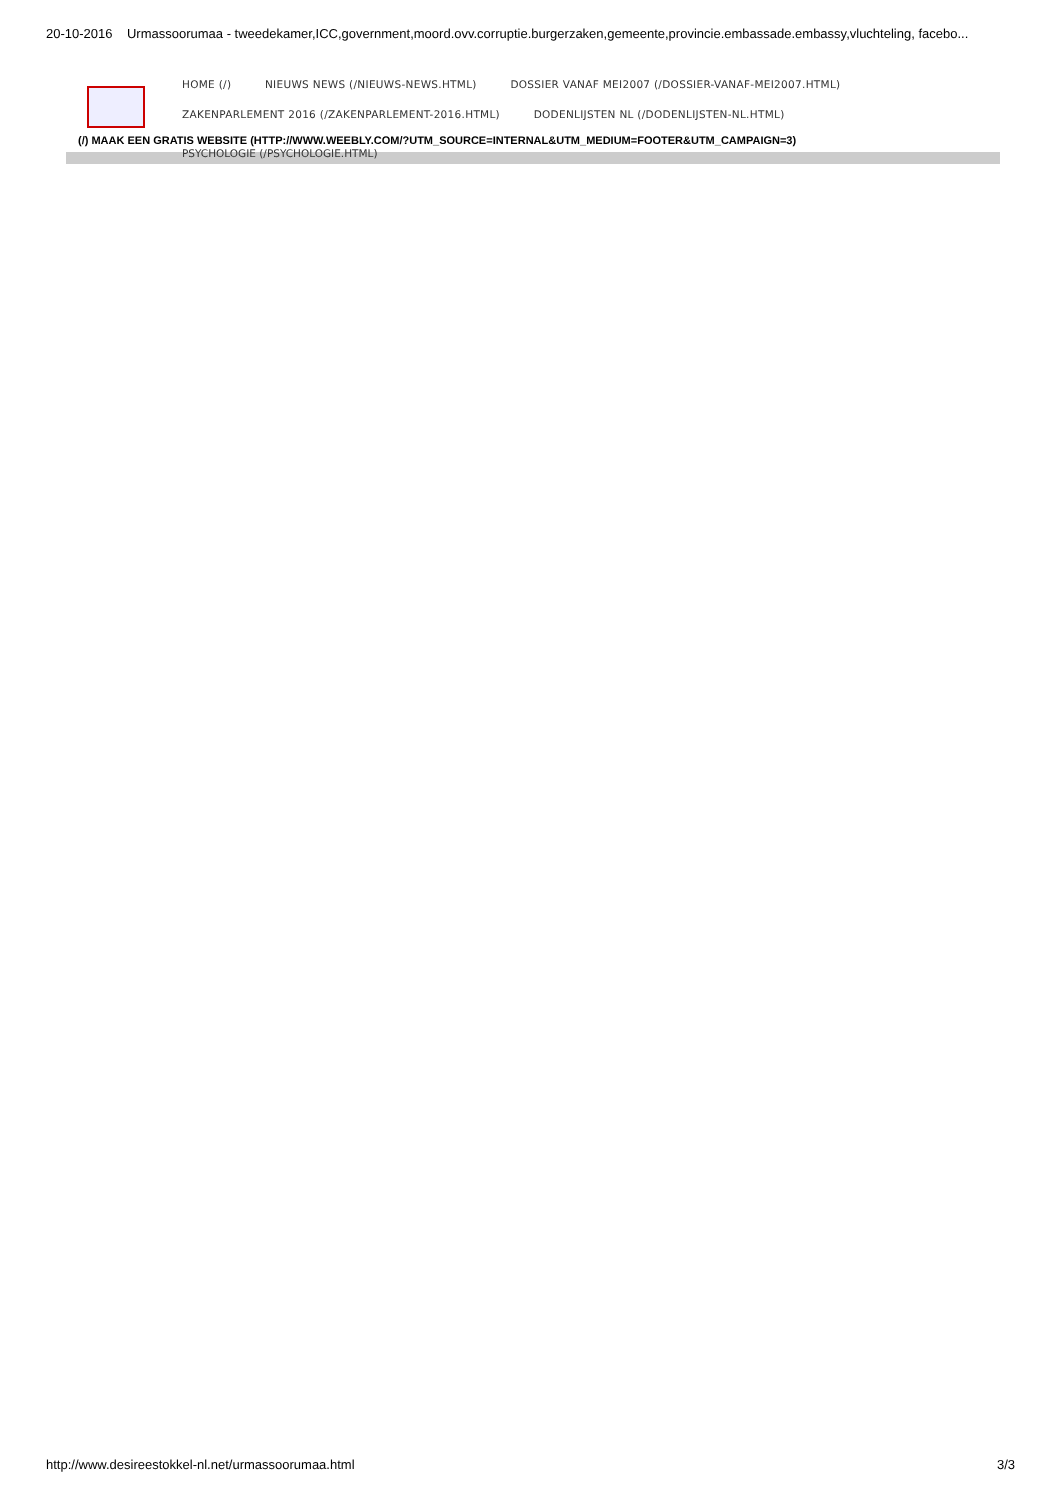20-10-2016 Urmassoorumaa - tweedekamer,ICC,government,moord.ovv.corruptie.burgerzaken,gemeente,provincie.embassade.embassy,vluchteling, facebo...
HOME (/) NIEUWS NEWS (/NIEUWS-NEWS.HTML) DOSSIER VANAF MEI2007 (/DOSSIER-VANAF-MEI2007.HTML)
ZAKENPARLEMENT 2016 (/ZAKENPARLEMENT-2016.HTML) DODENLIJSTEN NL (/DODENLIJSTEN-NL.HTML)
(/) MAAK EEN GRATIS WEBSITE (HTTP://WWW.WEEBLY.COM/?UTM_SOURCE=INTERNAL&UTM_MEDIUM=FOOTER&UTM_CAMPAIGN=3)
PSYCHOLOGIE (/PSYCHOLOGIE.HTML)
http://www.desireestokkel-nl.net/urmassoorumaa.html 3/3